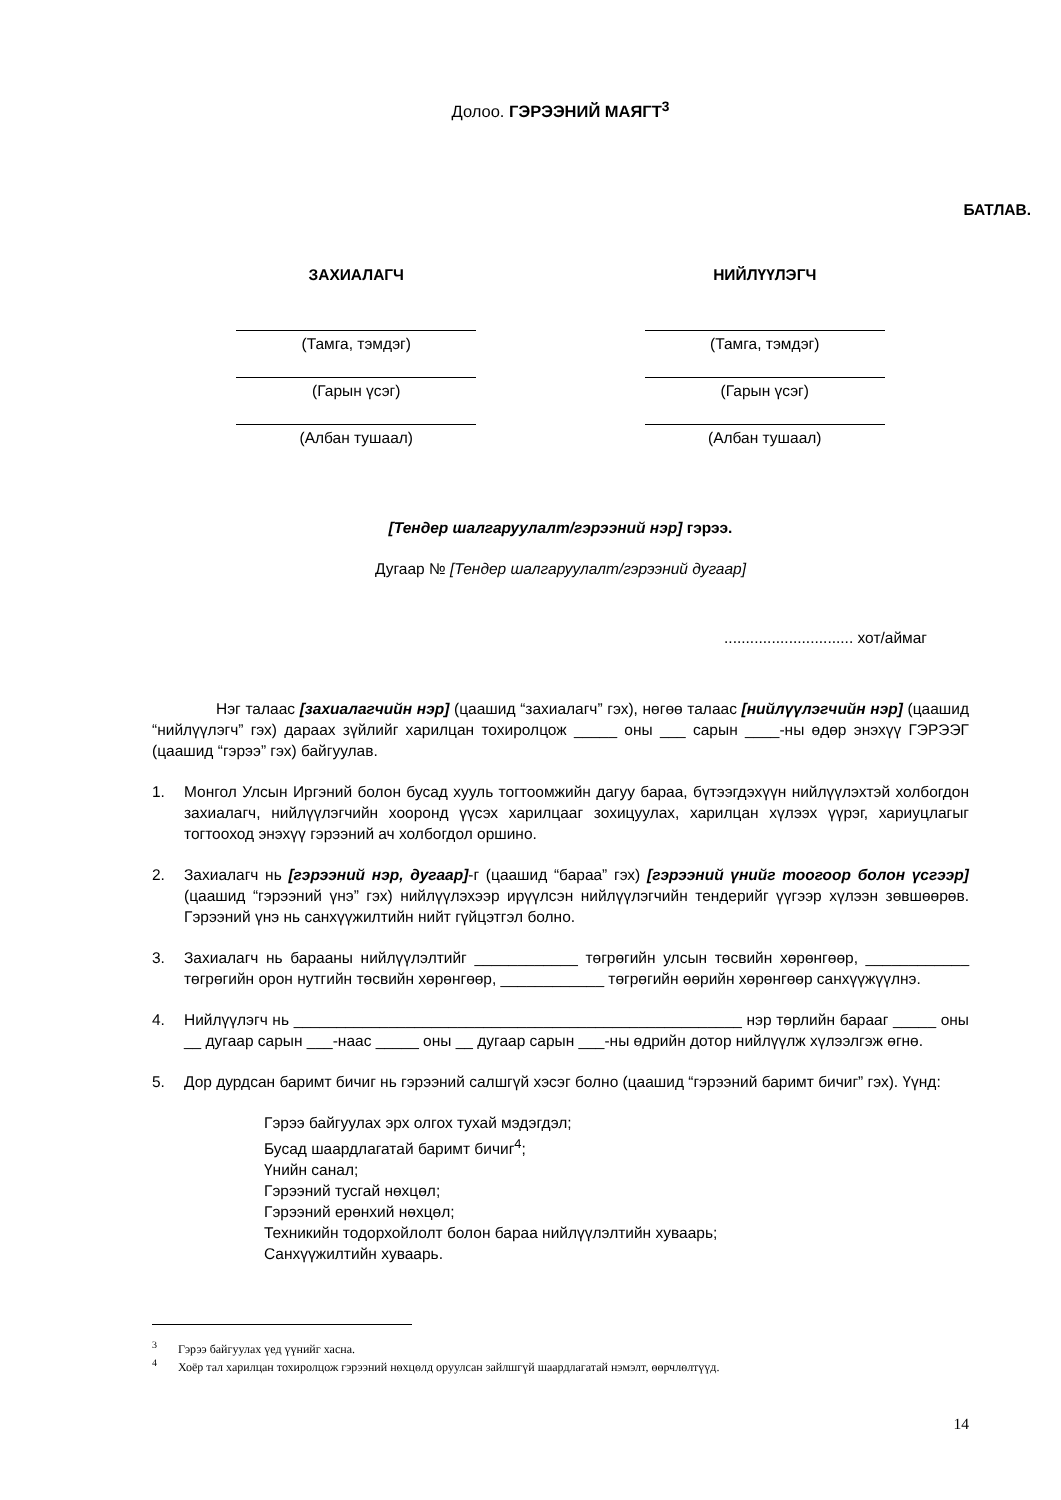Долоо. ГЭРЭЭНИЙ МАЯГТ<sup>3</sup>
БАТЛАВ.
ЗАХИАЛАГЧ
(Тамга, тэмдэг)
(Гарын үсэг)
(Албан тушаал)
НИЙЛҮҮЛЭГЧ
(Тамга, тэмдэг)
(Гарын үсэг)
(Албан тушаал)
[Тендер шалгаруулалт/гэрээний нэр] гэрээ.
Дугаар № [Тендер шалгаруулалт/гэрээний дугаар]
.............................. хот/аймаг
Нэг талаас [захиалагчийн нэр] (цаашид “захиалагч” гэх), нөгөө талаас [нийлүүлэгчийн нэр] (цаашид “нийлүүлэгч” гэх) дараах зүйлийг харилцан тохиролцож _____ оны ___ сарын ____-ны өдөр энэхүү ГЭРЭЭГ (цаашид “гэрээ” гэх) байгуулав.
1. Монгол Улсын Иргэний болон бусад хууль тогтоомжийн дагуу бараа, бүтээгдэхүүн нийлүүлэхтэй холбогдон захиалагч, нийлүүлэгчийн хооронд үүсэх харилцааг зохицуулах, харилцан хүлээх үүрэг, хариуцлагыг тогтооход энэхүү гэрээний ач холбогдол оршино.
2. Захиалагч нь [гэрээний нэр, дугаар]-г (цаашид “бараа” гэх) [гэрээний үнийг тоогоор болон үсгээр] (цаашид “гэрээний үнэ” гэх) нийлүүлэхээр ирүүлсэн нийлүүлэгчийн тендерийг үүгээр хүлээн зөвшөөрөв. Гэрээний үнэ нь санхүүжилтийн нийт гүйцэтгэл болно.
3. Захиалагч нь барааны нийлүүлэлтийг ____________ төгрөгийн улсын төсвийн хөрөнгөөр, ____________ төгрөгийн орон нутгийн төсвийн хөрөнгөөр, ____________ төгрөгийн өөрийн хөрөнгөөр санхүүжүүлнэ.
4. Нийлүүлэгч нь ____________________________________________________ нэр төрлийн барааг _____ оны __ дугаар сарын ___-наас _____ оны __ дугаар сарын ___-ны өдрийн дотор нийлүүлж хүлээлгэж өгнө.
5. Дор дурдсан баримт бичиг нь гэрээний салшгүй хэсэг болно (цаашид “гэрээний баримт бичиг” гэх). Үүнд:
Гэрээ байгуулах эрх олгох тухай мэдэгдэл;
Бусад шаардлагатай баримт бичиг<sup>4</sup>;
Үнийн санал;
Гэрээний тусгай нөхцөл;
Гэрээний ерөнхий нөхцөл;
Техникийн тодорхойлолт болон бараа нийлүүлэлтийн хуваарь;
Санхүүжилтийн хуваарь.
<sup>3</sup> Гэрээ байгуулах үед үүнийг хасна.
<sup>4</sup> Хоёр тал харилцан тохиролцож гэрээний нөхцөлд оруулсан зайлшгүй шаардлагатай нэмэлт, өөрчлөлтүүд.
14